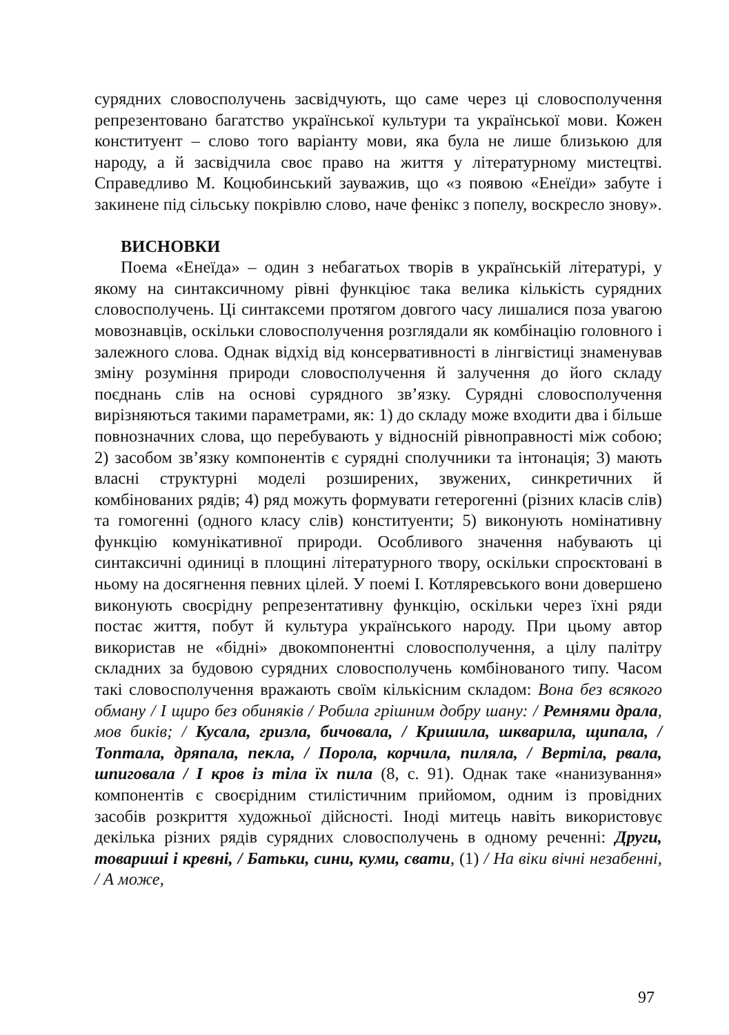сурядних словосполучень засвідчують, що саме через ці словосполучення репрезентовано багатство української культури та української мови. Кожен конституент – слово того варіанту мови, яка була не лише близькою для народу, а й засвідчила своє право на життя у літературному мистецтві. Справедливо М. Коцюбинський зауважив, що «з появою «Енеїди» забуте і закинене під сільську покрівлю слово, наче фенікс з попелу, воскресло знову».
ВИСНОВКИ
Поема «Енеїда» – один з небагатьох творів в українській літературі, у якому на синтаксичному рівні функціює така велика кількість сурядних словосполучень. Ці синтаксеми протягом довгого часу лишалися поза увагою мовознавців, оскільки словосполучення розглядали як комбінацію головного і залежного слова. Однак відхід від консервативності в лінгвістиці знаменував зміну розуміння природи словосполучення й залучення до його складу поєднань слів на основі сурядного зв’язку. Сурядні словосполучення вирізняються такими параметрами, як: 1) до складу може входити два і більше повнозначних слова, що перебувають у відносній рівноправності між собою; 2) засобом зв’язку компонентів є сурядні сполучники та інтонація; 3) мають власні структурні моделі розширених, звужених, синкретичних й комбінованих рядів; 4) ряд можуть формувати гетерогенні (різних класів слів) та гомогенні (одного класу слів) конституенти; 5) виконують номінативну функцію комунікативної природи. Особливого значення набувають ці синтаксичні одиниці в площині літературного твору, оскільки спроєктовані в ньому на досягнення певних цілей. У поемі І. Котляревського вони довершено виконують своєрідну репрезентативну функцію, оскільки через їхні ряди постає життя, побут й культура українського народу. При цьому автор використав не «бідні» двокомпонентні словосполучення, а цілу палітру складних за будовою сурядних словосполучень комбінованого типу. Часом такі словосполучення вражають своїм кількісним складом: Вона без всякого обману / І щиро без обиняків / Робила грішним добру шану: / Ремнями драла, мов биків; / Кусала, гризла, бичовала, / Кришила, шкварила, щипала, / Топтала, дряпала, пекла, / Порола, корчила, пиляла, / Вертіла, рвала, шпиговала / І кров із тіла їх пила (8, с. 91). Однак таке «нанизування» компонентів є своєрідним стилістичним прийомом, одним із провідних засобів розкриття художньої дійсності. Іноді митець навіть використовує декілька різних рядів сурядних словосполучень в одному реченні: Други, товариші і кревні, / Батьки, сини, куми, свати, (1) / На віки вічні незабенні, / А може,
97